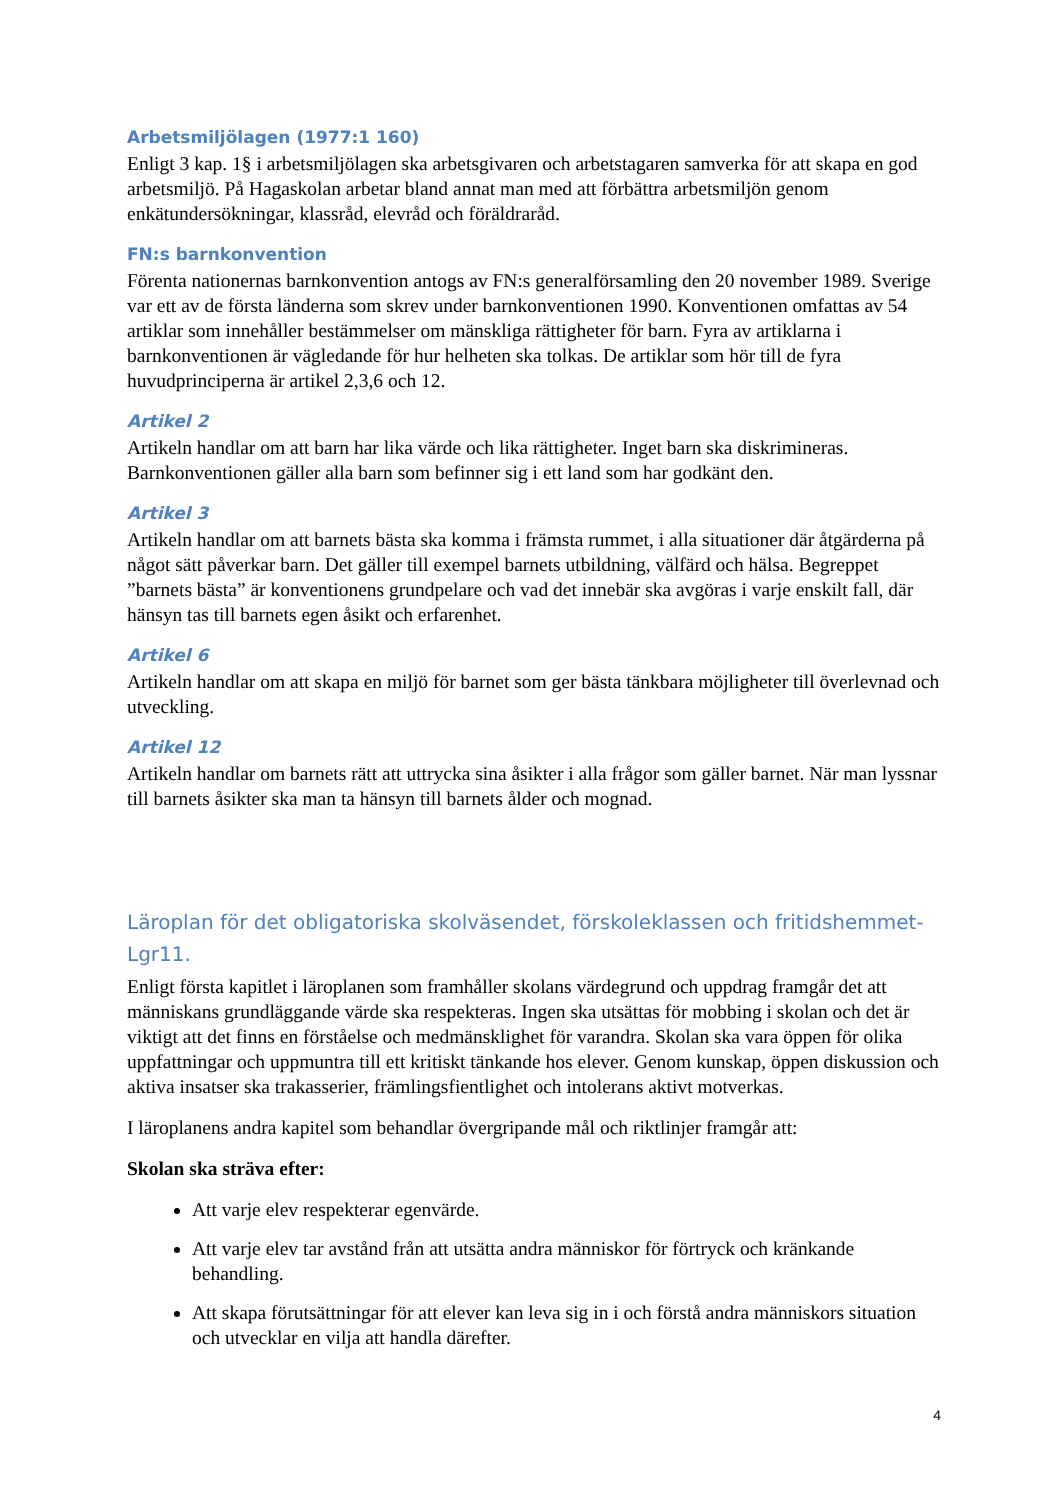Arbetsmiljölagen (1977:1 160)
Enligt 3 kap. 1§ i arbetsmiljölagen ska arbetsgivaren och arbetstagaren samverka för att skapa en god arbetsmiljö. På Hagaskolan arbetar bland annat man med att förbättra arbetsmiljön genom enkätundersökningar, klassråd, elevråd och föräldraråd.
FN:s barnkonvention
Förenta nationernas barnkonvention antogs av FN:s generalförsamling den 20 november 1989. Sverige var ett av de första länderna som skrev under barnkonventionen 1990. Konventionen omfattas av 54 artiklar som innehåller bestämmelser om mänskliga rättigheter för barn. Fyra av artiklarna i barnkonventionen är vägledande för hur helheten ska tolkas. De artiklar som hör till de fyra huvudprinciperna är artikel 2,3,6 och 12.
Artikel 2
Artikeln handlar om att barn har lika värde och lika rättigheter. Inget barn ska diskrimineras. Barnkonventionen gäller alla barn som befinner sig i ett land som har godkänt den.
Artikel 3
Artikeln handlar om att barnets bästa ska komma i främsta rummet, i alla situationer där åtgärderna på något sätt påverkar barn. Det gäller till exempel barnets utbildning, välfärd och hälsa. Begreppet ”barnets bästa” är konventionens grundpelare och vad det innebär ska avgöras i varje enskilt fall, där hänsyn tas till barnets egen åsikt och erfarenhet.
Artikel 6
Artikeln handlar om att skapa en miljö för barnet som ger bästa tänkbara möjligheter till överlevnad och utveckling.
Artikel 12
Artikeln handlar om barnets rätt att uttrycka sina åsikter i alla frågor som gäller barnet. När man lyssnar till barnets åsikter ska man ta hänsyn till barnets ålder och mognad.
Läroplan för det obligatoriska skolväsendet, förskoleklassen och fritidshemmet-Lgr11.
Enligt första kapitlet i läroplanen som framhåller skolans värdegrund och uppdrag framgår det att människans grundläggande värde ska respekteras. Ingen ska utsättas för mobbing i skolan och det är viktigt att det finns en förståelse och medmänsklighet för varandra. Skolan ska vara öppen för olika uppfattningar och uppmuntra till ett kritiskt tänkande hos elever. Genom kunskap, öppen diskussion och aktiva insatser ska trakasserier, främlingsfientlighet och intolerans aktivt motverkas.
I läroplanens andra kapitel som behandlar övergripande mål och riktlinjer framgår att:
Skolan ska sträva efter:
Att varje elev respekterar egenvärde.
Att varje elev tar avstånd från att utsätta andra människor för förtryck och kränkande behandling.
Att skapa förutsättningar för att elever kan leva sig in i och förstå andra människors situation och utvecklar en vilja att handla därefter.
4